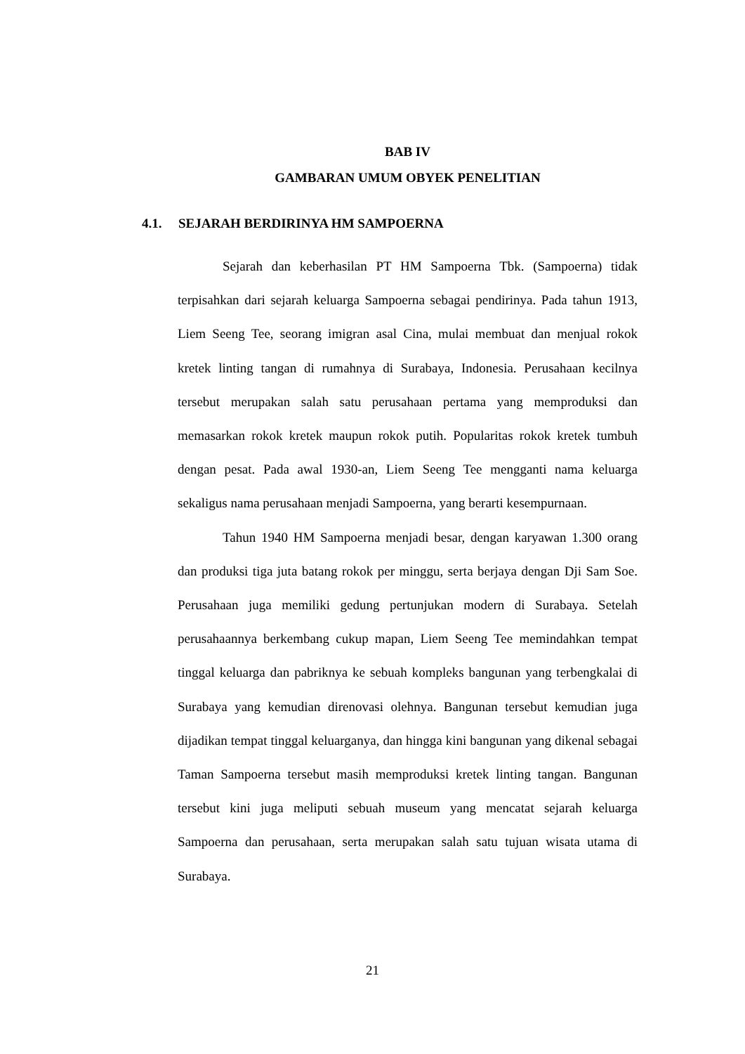BAB IV
GAMBARAN UMUM OBYEK PENELITIAN
4.1. SEJARAH BERDIRINYA HM SAMPOERNA
Sejarah dan keberhasilan PT HM Sampoerna Tbk. (Sampoerna) tidak terpisahkan dari sejarah keluarga Sampoerna sebagai pendirinya. Pada tahun 1913, Liem Seeng Tee, seorang imigran asal Cina, mulai membuat dan menjual rokok kretek linting tangan di rumahnya di Surabaya, Indonesia. Perusahaan kecilnya tersebut merupakan salah satu perusahaan pertama yang memproduksi dan memasarkan rokok kretek maupun rokok putih. Popularitas rokok kretek tumbuh dengan pesat. Pada awal 1930-an, Liem Seeng Tee mengganti nama keluarga sekaligus nama perusahaan menjadi Sampoerna, yang berarti kesempurnaan.
Tahun 1940 HM Sampoerna menjadi besar, dengan karyawan 1.300 orang dan produksi tiga juta batang rokok per minggu, serta berjaya dengan Dji Sam Soe. Perusahaan juga memiliki gedung pertunjukan modern di Surabaya. Setelah perusahaannya berkembang cukup mapan, Liem Seeng Tee memindahkan tempat tinggal keluarga dan pabriknya ke sebuah kompleks bangunan yang terbengkalai di Surabaya yang kemudian direnovasi olehnya. Bangunan tersebut kemudian juga dijadikan tempat tinggal keluarganya, dan hingga kini bangunan yang dikenal sebagai Taman Sampoerna tersebut masih memproduksi kretek linting tangan. Bangunan tersebut kini juga meliputi sebuah museum yang mencatat sejarah keluarga Sampoerna dan perusahaan, serta merupakan salah satu tujuan wisata utama di Surabaya.
21